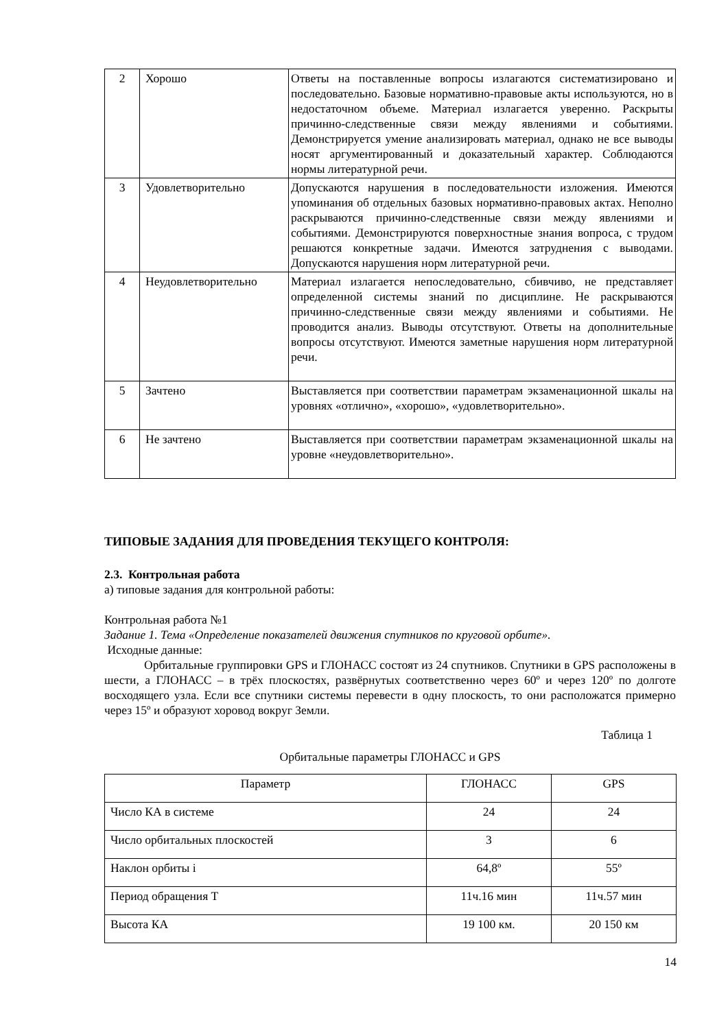| 2 | Хорошо | Ответы на поставленные вопросы излагаются систематизировано и последовательно. Базовые нормативно-правовые акты используются, но в недостаточном объеме. Материал излагается уверенно. Раскрыты причинно-следственные связи между явлениями и событиями. Демонстрируется умение анализировать материал, однако не все выводы носят аргументированный и доказательный характер. Соблюдаются нормы литературной речи. |
| 3 | Удовлетворительно | Допускаются нарушения в последовательности изложения. Имеются упоминания об отдельных базовых нормативно-правовых актах. Неполно раскрываются причинно-следственные связи между явлениями и событиями. Демонстрируются поверхностные знания вопроса, с трудом решаются конкретные задачи. Имеются затруднения с выводами. Допускаются нарушения норм литературной речи. |
| 4 | Неудовлетворительно | Материал излагается непоследовательно, сбивчиво, не представляет определенной системы знаний по дисциплине. Не раскрываются причинно-следственные связи между явлениями и событиями. Не проводится анализ. Выводы отсутствуют. Ответы на дополнительные вопросы отсутствуют. Имеются заметные нарушения норм литературной речи. |
| 5 | Зачтено | Выставляется при соответствии параметрам экзаменационной шкалы на уровнях «отлично», «хорошо», «удовлетворительно». |
| 6 | Не зачтено | Выставляется при соответствии параметрам экзаменационной шкалы на уровне «неудовлетворительно». |
ТИПОВЫЕ ЗАДАНИЯ ДЛЯ ПРОВЕДЕНИЯ ТЕКУЩЕГО КОНТРОЛЯ:
2.3. Контрольная работа
а) типовые задания для контрольной работы:
Контрольная работа №1
Задание 1. Тема «Определение показателей движения спутников по круговой орбите».
Исходные данные:
Орбитальные группировки GPS и ГЛОНАСС состоят из 24 спутников. Спутники в GPS расположены в шести, а ГЛОНАСС – в трёх плоскостях, развёрнутых соответственно через 60º и через 120º по долготе восходящего узла. Если все спутники системы перевести в одну плоскость, то они расположатся примерно через 15º и образуют хоровод вокруг Земли.
Таблица 1
Орбитальные параметры ГЛОНАСС и GPS
| Параметр | ГЛОНАСС | GPS |
| --- | --- | --- |
| Число КА в системе | 24 | 24 |
| Число орбитальных плоскостей | 3 | 6 |
| Наклон орбиты i | 64,8º | 55º |
| Период обращения Т | 11ч.16 мин | 11ч.57 мин |
| Высота КА | 19 100 км. | 20 150 км |
14